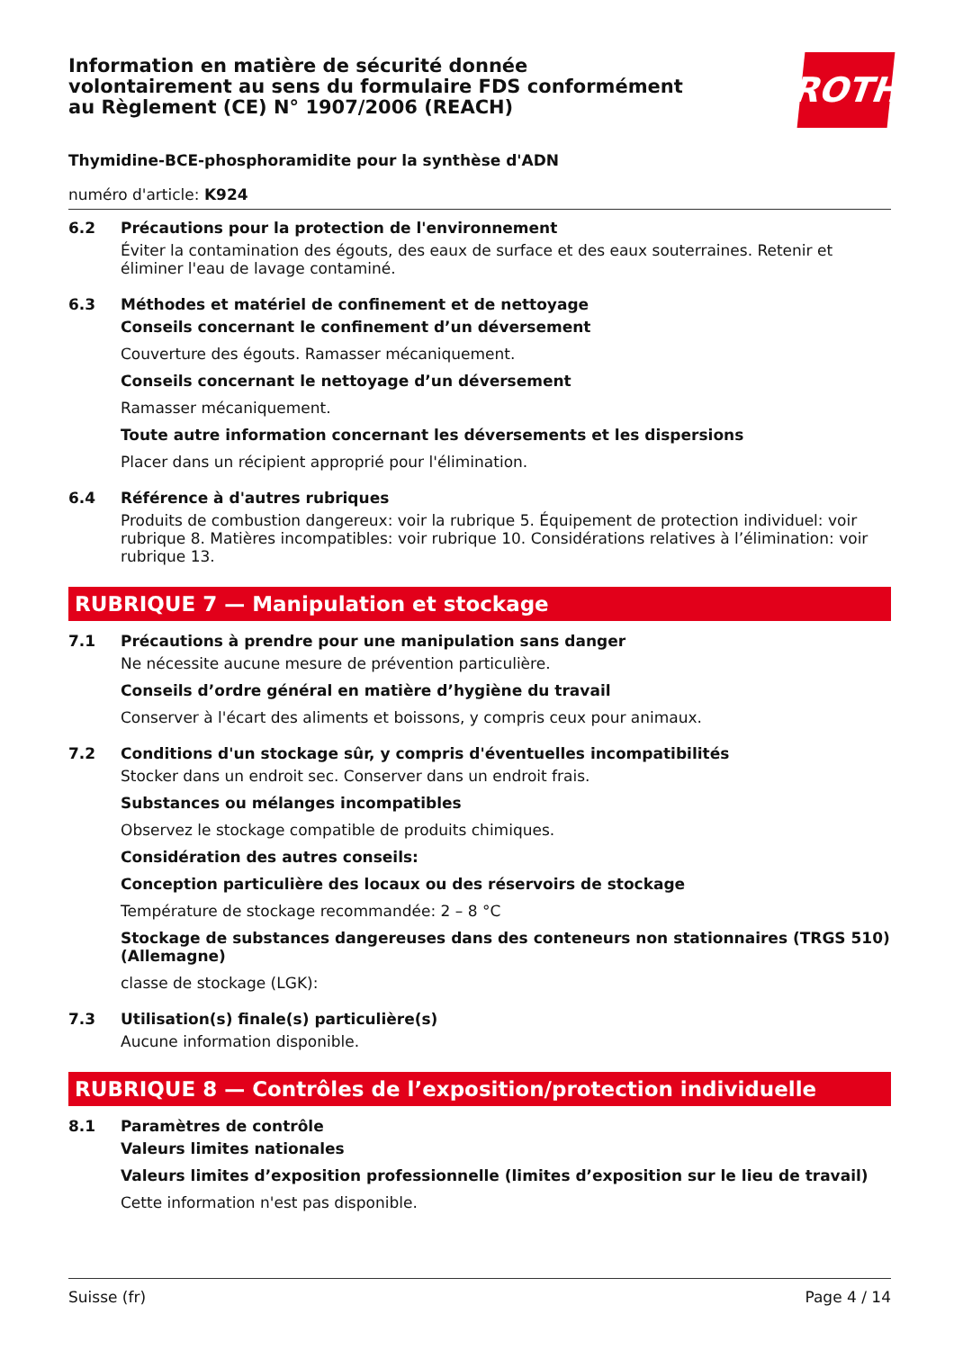Information en matière de sécurité donnée
volontairement au sens du formulaire FDS conformément
au Règlement (CE) N° 1907/2006 (REACH)
ROTH
Thymidine-BCE-phosphoramidite pour la synthèse d'ADN
numéro d'article: K924
6.2 Précautions pour la protection de l'environnement
Éviter la contamination des égouts, des eaux de surface et des eaux souterraines. Retenir et éliminer l'eau de lavage contaminé.
6.3 Méthodes et matériel de confinement et de nettoyage
Conseils concernant le confinement d’un déversement
Couverture des égouts. Ramasser mécaniquement.
Conseils concernant le nettoyage d’un déversement
Ramasser mécaniquement.
Toute autre information concernant les déversements et les dispersions
Placer dans un récipient approprié pour l'élimination.
6.4 Référence à d'autres rubriques
Produits de combustion dangereux: voir la rubrique 5. Équipement de protection individuel: voir rubrique 8. Matières incompatibles: voir rubrique 10. Considérations relatives à l’élimination: voir rubrique 13.
RUBRIQUE 7 — Manipulation et stockage
7.1 Précautions à prendre pour une manipulation sans danger
Ne nécessite aucune mesure de prévention particulière.
Conseils d’ordre général en matière d’hygiène du travail
Conserver à l'écart des aliments et boissons, y compris ceux pour animaux.
7.2 Conditions d'un stockage sûr, y compris d'éventuelles incompatibilités
Stocker dans un endroit sec. Conserver dans un endroit frais.
Substances ou mélanges incompatibles
Observez le stockage compatible de produits chimiques.
Considération des autres conseils:
Conception particulière des locaux ou des réservoirs de stockage
Température de stockage recommandée: 2 – 8 °C
Stockage de substances dangereuses dans des conteneurs non stationnaires (TRGS 510) (Allemagne)
classe de stockage (LGK):
7.3 Utilisation(s) finale(s) particulière(s)
Aucune information disponible.
RUBRIQUE 8 — Contrôles de l’exposition/protection individuelle
8.1 Paramètres de contrôle
Valeurs limites nationales
Valeurs limites d’exposition professionnelle (limites d’exposition sur le lieu de travail)
Cette information n'est pas disponible.
Suisse (fr) Page 4 / 14